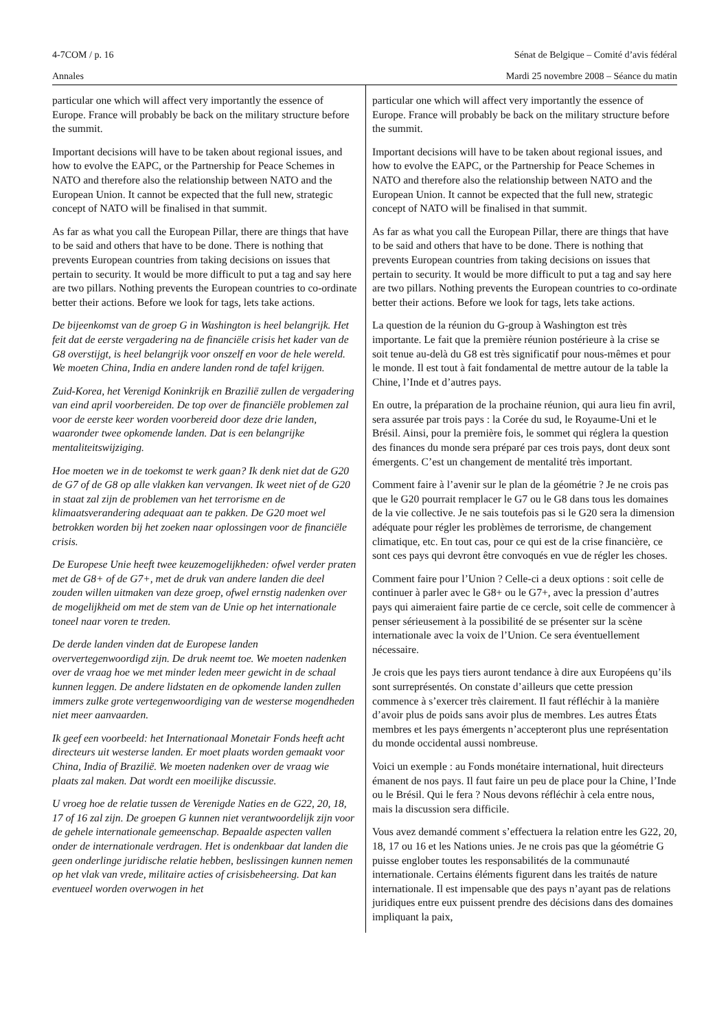4-7COM / p. 16 Sénat de Belgique – Comité d’avis fédéral
Annales Mardi 25 novembre 2008 – Séance du matin
particular one which will affect very importantly the essence of Europe. France will probably be back on the military structure before the summit.
Important decisions will have to be taken about regional issues, and how to evolve the EAPC, or the Partnership for Peace Schemes in NATO and therefore also the relationship between NATO and the European Union. It cannot be expected that the full new, strategic concept of NATO will be finalised in that summit.
As far as what you call the European Pillar, there are things that have to be said and others that have to be done. There is nothing that prevents European countries from taking decisions on issues that pertain to security. It would be more difficult to put a tag and say here are two pillars. Nothing prevents the European countries to co-ordinate better their actions. Before we look for tags, lets take actions.
De bijeenkomst van de groep G in Washington is heel belangrijk. Het feit dat de eerste vergadering na de financiële crisis het kader van de G8 overstijgt, is heel belangrijk voor onszelf en voor de hele wereld. We moeten China, India en andere landen rond de tafel krijgen.
Zuid-Korea, het Verenigd Koninkrijk en Brazilië zullen de vergadering van eind april voorbereiden. De top over de financiële problemen zal voor de eerste keer worden voorbereid door deze drie landen, waaronder twee opkomende landen. Dat is een belangrijke mentaliteitswijziging.
Hoe moeten we in de toekomst te werk gaan? Ik denk niet dat de G20 de G7 of de G8 op alle vlakken kan vervangen. Ik weet niet of de G20 in staat zal zijn de problemen van het terrorisme en de klimaatsverandering adequaat aan te pakken. De G20 moet wel betrokken worden bij het zoeken naar oplossingen voor de financiële crisis.
De Europese Unie heeft twee keuzemogelijkheden: ofwel verder praten met de G8+ of de G7+, met de druk van andere landen die deel zouden willen uitmaken van deze groep, ofwel ernstig nadenken over de mogelijkheid om met de stem van de Unie op het internationale toneel naar voren te treden.
De derde landen vinden dat de Europese landen oververtegenwoordigd zijn. De druk neemt toe. We moeten nadenken over de vraag hoe we met minder leden meer gewicht in de schaal kunnen leggen. De andere lidstaten en de opkomende landen zullen immers zulke grote vertegenwoordiging van de westerse mogendheden niet meer aanvaarden.
Ik geef een voorbeeld: het Internationaal Monetair Fonds heeft acht directeurs uit westerse landen. Er moet plaats worden gemaakt voor China, India of Brazilië. We moeten nadenken over de vraag wie plaats zal maken. Dat wordt een moeilijke discussie.
U vroeg hoe de relatie tussen de Verenigde Naties en de G22, 20, 18, 17 of 16 zal zijn. De groepen G kunnen niet verantwoordelijk zijn voor de gehele internationale gemeenschap. Bepaalde aspecten vallen onder de internationale verdragen. Het is ondenkbaar dat landen die geen onderlinge juridische relatie hebben, beslissingen kunnen nemen op het vlak van vrede, militaire acties of crisisbeheersing. Dat kan eventueel worden overwogen in het
particular one which will affect very importantly the essence of Europe. France will probably be back on the military structure before the summit.
Important decisions will have to be taken about regional issues, and how to evolve the EAPC, or the Partnership for Peace Schemes in NATO and therefore also the relationship between NATO and the European Union. It cannot be expected that the full new, strategic concept of NATO will be finalised in that summit.
As far as what you call the European Pillar, there are things that have to be said and others that have to be done. There is nothing that prevents European countries from taking decisions on issues that pertain to security. It would be more difficult to put a tag and say here are two pillars. Nothing prevents the European countries to co-ordinate better their actions. Before we look for tags, lets take actions.
La question de la réunion du G-group à Washington est très importante. Le fait que la première réunion postérieure à la crise se soit tenue au-delà du G8 est très significatif pour nous-mêmes et pour le monde. Il est tout à fait fondamental de mettre autour de la table la Chine, l’Inde et d’autres pays.
En outre, la préparation de la prochaine réunion, qui aura lieu fin avril, sera assurée par trois pays : la Corée du sud, le Royaume-Uni et le Brésil. Ainsi, pour la première fois, le sommet qui réglera la question des finances du monde sera préparé par ces trois pays, dont deux sont émergents. C’est un changement de mentalité très important.
Comment faire à l’avenir sur le plan de la géométrie ? Je ne crois pas que le G20 pourrait remplacer le G7 ou le G8 dans tous les domaines de la vie collective. Je ne sais toutefois pas si le G20 sera la dimension adéquate pour régler les problèmes de terrorisme, de changement climatique, etc. En tout cas, pour ce qui est de la crise financière, ce sont ces pays qui devront être convoqués en vue de régler les choses.
Comment faire pour l’Union ? Celle-ci a deux options : soit celle de continuer à parler avec le G8+ ou le G7+, avec la pression d’autres pays qui aimeraient faire partie de ce cercle, soit celle de commencer à penser sérieusement à la possibilité de se présenter sur la scène internationale avec la voix de l’Union. Ce sera éventuellement nécessaire.
Je crois que les pays tiers auront tendance à dire aux Européens qu’ils sont surreprésentés. On constate d’ailleurs que cette pression commence à s’exercer très clairement. Il faut réfléchir à la manière d’avoir plus de poids sans avoir plus de membres. Les autres États membres et les pays émergents n’accepteront plus une représentation du monde occidental aussi nombreuse.
Voici un exemple : au Fonds monétaire international, huit directeurs émanent de nos pays. Il faut faire un peu de place pour la Chine, l’Inde ou le Brésil. Qui le fera ? Nous devons réfléchir à cela entre nous, mais la discussion sera difficile.
Vous avez demandé comment s’effectuera la relation entre les G22, 20, 18, 17 ou 16 et les Nations unies. Je ne crois pas que la géométrie G puisse englober toutes les responsabilités de la communauté internationale. Certains éléments figurent dans les traités de nature internationale. Il est impensable que des pays n’ayant pas de relations juridiques entre eux puissent prendre des décisions dans des domaines impliquant la paix,